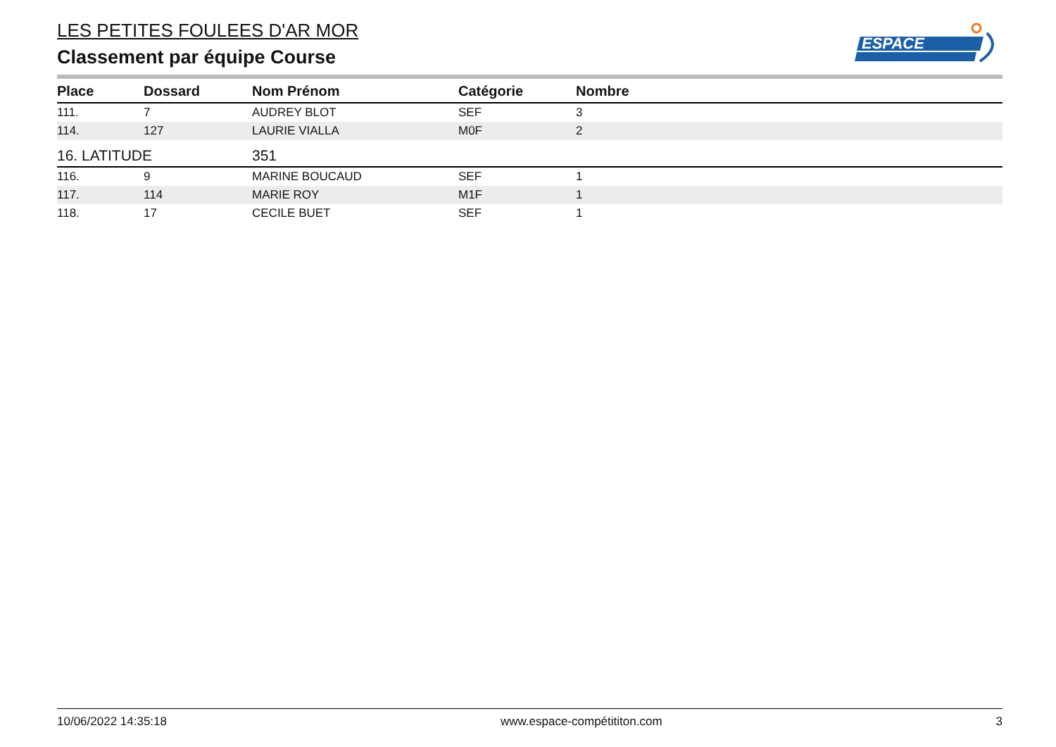LES PETITES FOULEES D'AR MOR
Classement par équipe Course
ESPACE
| Place | Dossard | Nom Prénom | Catégorie | Nombre |
| --- | --- | --- | --- | --- |
| 111. | 7 | AUDREY BLOT | SEF | 3 |
| 114. | 127 | LAURIE VIALLA | M0F | 2 |
| 16. LATITUDE | | 351 | | |
| 116. | 9 | MARINE BOUCAUD | SEF | 1 |
| 117. | 114 | MARIE ROY | M1F | 1 |
| 118. | 17 | CECILE BUET | SEF | 1 |
10/06/2022 14:35:18 www.espace-compétititon.com 3